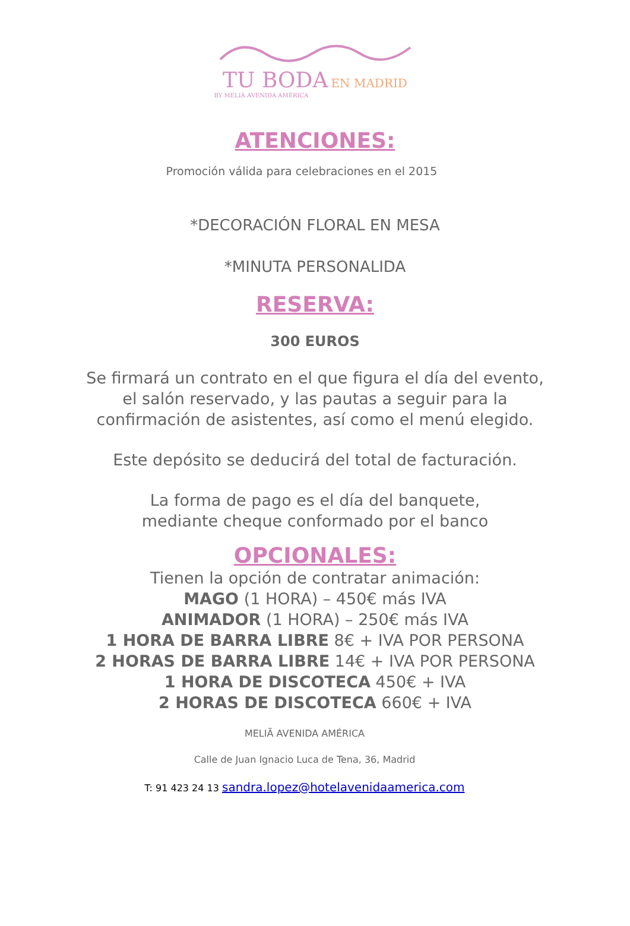TU BODA EN MADRID
BY MELIÁ AVENIDA AMÉRICA
ATENCIONES:
Promoción válida para celebraciones en el 2015
*DECORACIÓN FLORAL EN MESA
*MINUTA PERSONALIDA
RESERVA:
300 EUROS
Se firmará un contrato en el que figura el día del evento,
el salón reservado, y las pautas a seguir para la
confirmación de asistentes, así como el menú elegido.
Este depósito se deducirá del total de facturación.
La forma de pago es el día del banquete,
mediante cheque conformado por el banco
OPCIONALES:
Tienen la opción de contratar animación:
MAGO (1 HORA) – 450€ más IVA
ANIMADOR (1 HORA) – 250€ más IVA
1 HORA DE BARRA LIBRE 8€ + IVA POR PERSONA
2 HORAS DE BARRA LIBRE 14€ + IVA POR PERSONA
1 HORA DE DISCOTECA 450€ + IVA
2 HORAS DE DISCOTECA 660€ + IVA
MELIÃ AVENIDA AMÉRICA
Calle de Juan Ignacio Luca de Tena, 36, Madrid
T: 91 423 24 13 sandra.lopez@hotelavenidaamerica.com